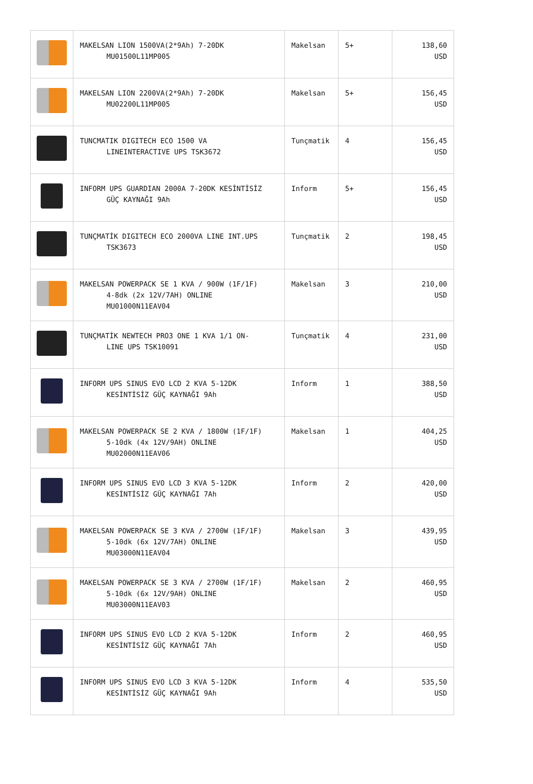| | MAKELSAN LION 1500VA(2*9Ah) 7-20DK MU01500L11MP005 | Makelsan | 5+ | 138,60 USD |
| | MAKELSAN LION 2200VA(2*9Ah) 7-20DK MU02200L11MP005 | Makelsan | 5+ | 156,45 USD |
| | TUNCMATIK DIGITECH ECO 1500 VA LINEINTERACTIVE UPS TSK3672 | Tunçmatik | 4 | 156,45 USD |
| | INFORM UPS GUARDIAN 2000A 7-20DK KESİNTİSİZ GÜÇ KAYNAĞI 9Ah | Inform | 5+ | 156,45 USD |
| | TUNÇMATİK DIGITECH ECO 2000VA LINE INT.UPS TSK3673 | Tunçmatik | 2 | 198,45 USD |
| | MAKELSAN POWERPACK SE 1 KVA / 900W (1F/1F) 4-8dk (2x 12V/7AH) ONLINE MU01000N11EAV04 | Makelsan | 3 | 210,00 USD |
| | TUNÇMATİK NEWTECH PRO3 ONE 1 KVA 1/1 ON- LINE UPS TSK10091 | Tunçmatik | 4 | 231,00 USD |
| | INFORM UPS SINUS EVO LCD 2 KVA 5-12DK KESİNTİSİZ GÜÇ KAYNAĞI 9Ah | Inform | 1 | 388,50 USD |
| | MAKELSAN POWERPACK SE 2 KVA / 1800W (1F/1F) 5-10dk (4x 12V/9AH) ONLINE MU02000N11EAV06 | Makelsan | 1 | 404,25 USD |
| | INFORM UPS SINUS EVO LCD 3 KVA 5-12DK KESİNTİSİZ GÜÇ KAYNAĞI 7Ah | Inform | 2 | 420,00 USD |
| | MAKELSAN POWERPACK SE 3 KVA / 2700W (1F/1F) 5-10dk (6x 12V/7AH) ONLINE MU03000N11EAV04 | Makelsan | 3 | 439,95 USD |
| | MAKELSAN POWERPACK SE 3 KVA / 2700W (1F/1F) 5-10dk (6x 12V/9AH) ONLINE MU03000N11EAV03 | Makelsan | 2 | 460,95 USD |
| | INFORM UPS SINUS EVO LCD 2 KVA 5-12DK KESİNTİSİZ GÜÇ KAYNAĞI 7Ah | Inform | 2 | 460,95 USD |
| | INFORM UPS SINUS EVO LCD 3 KVA 5-12DK KESİNTİSİZ GÜÇ KAYNAĞI 9Ah | Inform | 4 | 535,50 USD |